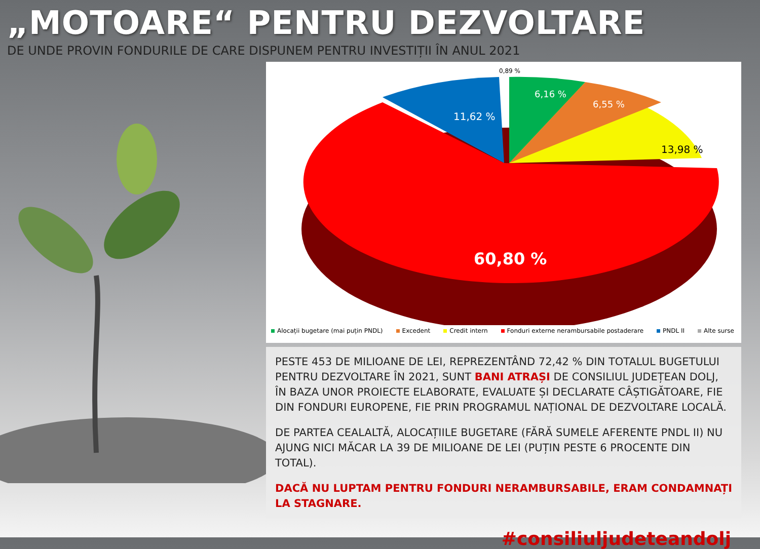„MOTOARE“ PENTRU DEZVOLTARE
DE UNDE PROVIN FONDURILE DE CARE DISPUNEM PENTRU INVESTIȚII ÎN ANUL 2021
0,89 %
6,16 %
6,55 %
13,98 %
11,62 %
60,80 %
Alocații bugetare (mai puțin PNDL) Excedent Credit intern Fonduri externe nerambursabile postaderare PNDL II Alte surse
PESTE 453 DE MILIOANE DE LEI, REPREZENTÂND 72,42 % DIN TOTALUL BUGETULUI PENTRU DEZVOLTARE ÎN 2021, SUNT BANI ATRAȘI DE CONSILIUL JUDEȚEAN DOLJ, ÎN BAZA UNOR PROIECTE ELABORATE, EVALUATE ȘI DECLARATE CÂȘTIGĂTOARE, FIE DIN FONDURI EUROPENE, FIE PRIN PROGRAMUL NAȚIONAL DE DEZVOLTARE LOCALĂ.
DE PARTEA CEALALTĂ, ALOCAȚIILE BUGETARE (FĂRĂ SUMELE AFERENTE PNDL II) NU AJUNG NICI MĂCAR LA 39 DE MILIOANE DE LEI (PUȚIN PESTE 6 PROCENTE DIN TOTAL).
DACĂ NU LUPTAM PENTRU FONDURI NERAMBURSABILE, ERAM CONDAMNAȚI LA STAGNARE.
#consiliuljudeteandolj